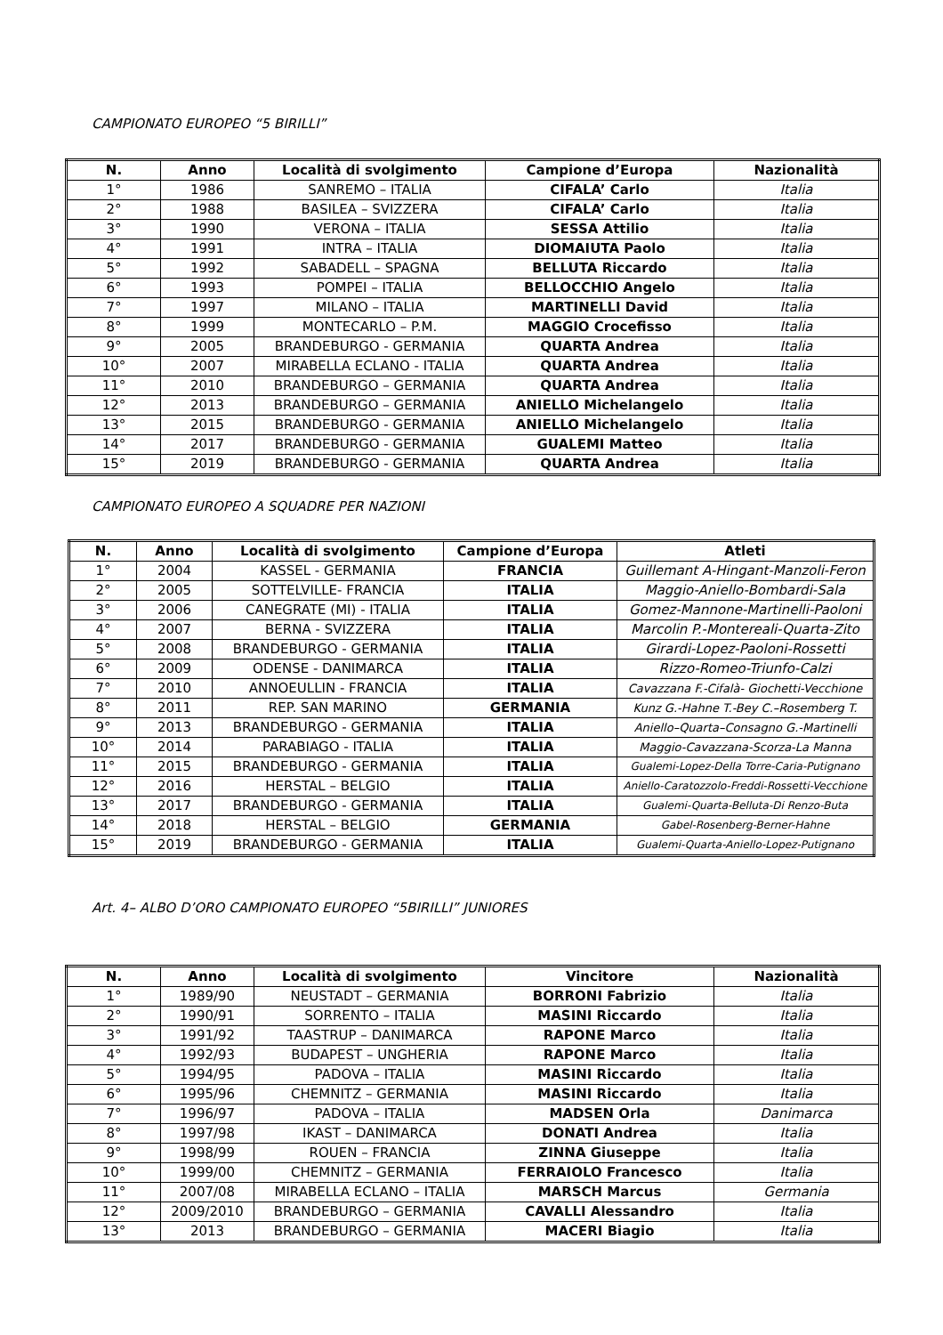CAMPIONATO EUROPEO “5 BIRILLI”
| N. | Anno | Località di svolgimento | Campione d’Europa | Nazionalità |
| --- | --- | --- | --- | --- |
| 1° | 1986 | SANREMO – ITALIA | CIFALA’ Carlo | Italia |
| 2° | 1988 | BASILEA – SVIZZERA | CIFALA’ Carlo | Italia |
| 3° | 1990 | VERONA – ITALIA | SESSA Attilio | Italia |
| 4° | 1991 | INTRA – ITALIA | DIOMAIUTA Paolo | Italia |
| 5° | 1992 | SABADELL – SPAGNA | BELLUTA Riccardo | Italia |
| 6° | 1993 | POMPEI – ITALIA | BELLOCCHIO Angelo | Italia |
| 7° | 1997 | MILANO – ITALIA | MARTINELLI David | Italia |
| 8° | 1999 | MONTECARLO – P.M. | MAGGIO Crocefisso | Italia |
| 9° | 2005 | BRANDEBURGO - GERMANIA | QUARTA Andrea | Italia |
| 10° | 2007 | MIRABELLA ECLANO - ITALIA | QUARTA Andrea | Italia |
| 11° | 2010 | BRANDEBURGO – GERMANIA | QUARTA Andrea | Italia |
| 12° | 2013 | BRANDEBURGO – GERMANIA | ANIELLO Michelangelo | Italia |
| 13° | 2015 | BRANDEBURGO - GERMANIA | ANIELLO Michelangelo | Italia |
| 14° | 2017 | BRANDEBURGO - GERMANIA | GUALEMI Matteo | Italia |
| 15° | 2019 | BRANDEBURGO - GERMANIA | QUARTA Andrea | Italia |
CAMPIONATO EUROPEO A SQUADRE PER NAZIONI
| N. | Anno | Località di svolgimento | Campione d’Europa | Atleti |
| --- | --- | --- | --- | --- |
| 1° | 2004 | KASSEL - GERMANIA | FRANCIA | Guillemant A-Hingant-Manzoli-Feron |
| 2° | 2005 | SOTTELVILLE- FRANCIA | ITALIA | Maggio-Aniello-Bombardi-Sala |
| 3° | 2006 | CANEGRATE (MI) - ITALIA | ITALIA | Gomez-Mannone-Martinelli-Paoloni |
| 4° | 2007 | BERNA - SVIZZERA | ITALIA | Marcolin P.-Montereali-Quarta-Zito |
| 5° | 2008 | BRANDEBURGO - GERMANIA | ITALIA | Girardi-Lopez-Paoloni-Rossetti |
| 6° | 2009 | ODENSE - DANIMARCA | ITALIA | Rizzo-Romeo-Triunfo-Calzi |
| 7° | 2010 | ANNOEULLIN - FRANCIA | ITALIA | Cavazzana F.-Cifalà- Giochetti-Vecchione |
| 8° | 2011 | REP. SAN MARINO | GERMANIA | Kunz G.-Hahne T.-Bey C.–Rosemberg T. |
| 9° | 2013 | BRANDEBURGO - GERMANIA | ITALIA | Aniello–Quarta–Consagno G.-Martinelli |
| 10° | 2014 | PARABIAGO - ITALIA | ITALIA | Maggio-Cavazzana-Scorza-La Manna |
| 11° | 2015 | BRANDEBURGO - GERMANIA | ITALIA | Gualemi-Lopez-Della Torre-Caria-Putignano |
| 12° | 2016 | HERSTAL – BELGIO | ITALIA | Aniello-Caratozzolo-Freddi-Rossetti-Vecchione |
| 13° | 2017 | BRANDEBURGO - GERMANIA | ITALIA | Gualemi-Quarta-Belluta-Di Renzo-Buta |
| 14° | 2018 | HERSTAL – BELGIO | GERMANIA | Gabel-Rosenberg-Berner-Hahne |
| 15° | 2019 | BRANDEBURGO - GERMANIA | ITALIA | Gualemi-Quarta-Aniello-Lopez-Putignano |
Art. 4– ALBO D’ORO CAMPIONATO EUROPEO “5BIRILLI” JUNIORES
| N. | Anno | Località di svolgimento | Vincitore | Nazionalità |
| --- | --- | --- | --- | --- |
| 1° | 1989/90 | NEUSTADT – GERMANIA | BORRONI Fabrizio | Italia |
| 2° | 1990/91 | SORRENTO – ITALIA | MASINI Riccardo | Italia |
| 3° | 1991/92 | TAASTRUP – DANIMARCA | RAPONE Marco | Italia |
| 4° | 1992/93 | BUDAPEST – UNGHERIA | RAPONE Marco | Italia |
| 5° | 1994/95 | PADOVA – ITALIA | MASINI Riccardo | Italia |
| 6° | 1995/96 | CHEMNITZ – GERMANIA | MASINI Riccardo | Italia |
| 7° | 1996/97 | PADOVA – ITALIA | MADSEN Orla | Danimarca |
| 8° | 1997/98 | IKAST – DANIMARCA | DONATI Andrea | Italia |
| 9° | 1998/99 | ROUEN – FRANCIA | ZINNA Giuseppe | Italia |
| 10° | 1999/00 | CHEMNITZ – GERMANIA | FERRAIOLO Francesco | Italia |
| 11° | 2007/08 | MIRABELLA ECLANO – ITALIA | MARSCH Marcus | Germania |
| 12° | 2009/2010 | BRANDEBURGO – GERMANIA | CAVALLI Alessandro | Italia |
| 13° | 2013 | BRANDEBURGO – GERMANIA | MACERI Biagio | Italia |